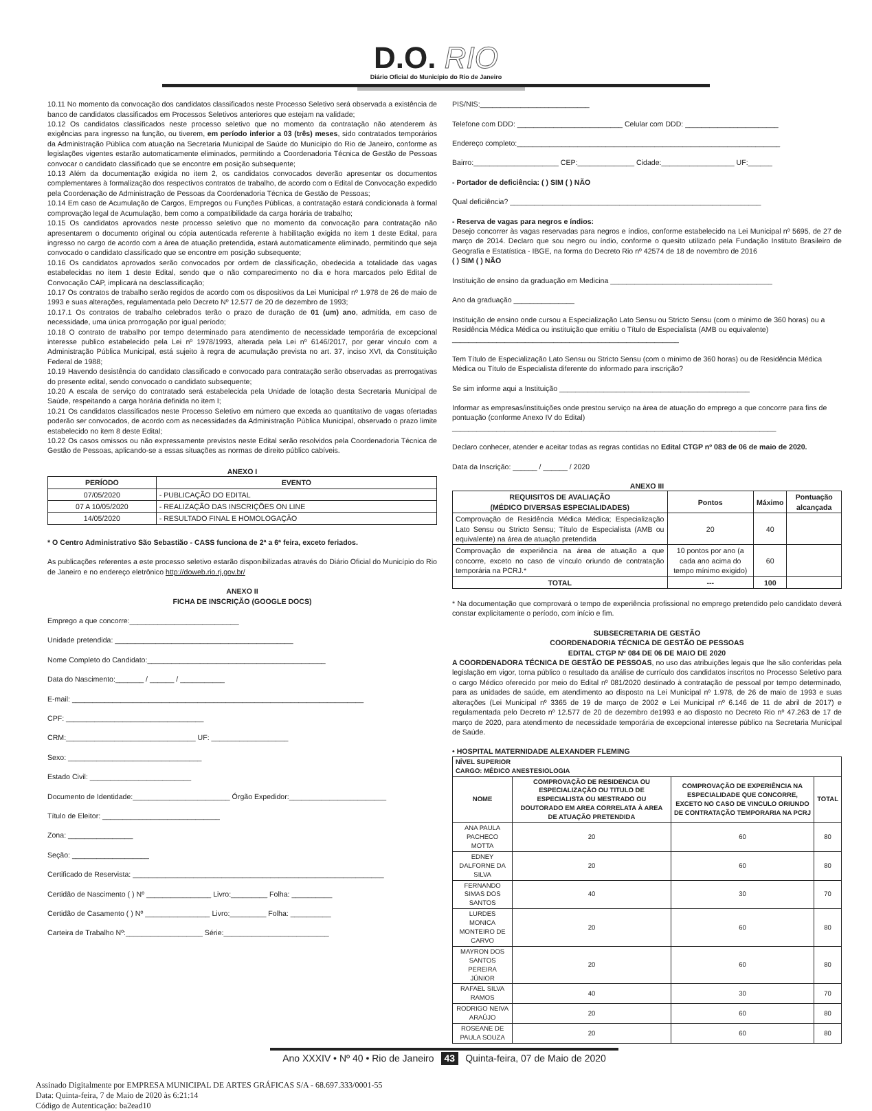D.O. RIO
Diário Oficial do Município do Rio de Janeiro
10.11 No momento da convocação dos candidatos classificados neste Processo Seletivo será observada a existência de banco de candidatos classificados em Processos Seletivos anteriores que estejam na validade;
10.12 Os candidatos classificados neste processo seletivo que no momento da contratação não atenderem às exigências para ingresso na função, ou tiverem, em período inferior a 03 (três) meses, sido contratados temporários da Administração Pública com atuação na Secretaria Municipal de Saúde do Município do Rio de Janeiro, conforme as legislações vigentes estarão automaticamente eliminados, permitindo a Coordenadoria Técnica de Gestão de Pessoas convocar o candidato classificado que se encontre em posição subsequente;
10.13 Além da documentação exigida no item 2, os candidatos convocados deverão apresentar os documentos complementares à formalização dos respectivos contratos de trabalho, de acordo com o Edital de Convocação expedido pela Coordenação de Administração de Pessoas da Coordenadoria Técnica de Gestão de Pessoas;
10.14 Em caso de Acumulação de Cargos, Empregos ou Funções Públicas, a contratação estará condicionada à formal comprovação legal de Acumulação, bem como a compatibilidade da carga horária de trabalho;
10.15 Os candidatos aprovados neste processo seletivo que no momento da convocação para contratação não apresentarem o documento original ou cópia autenticada referente à habilitação exigida no item 1 deste Edital, para ingresso no cargo de acordo com a área de atuação pretendida, estará automaticamente eliminado, permitindo que seja convocado o candidato classificado que se encontre em posição subsequente;
10.16 Os candidatos aprovados serão convocados por ordem de classificação, obedecida a totalidade das vagas estabelecidas no item 1 deste Edital, sendo que o não comparecimento no dia e hora marcados pelo Edital de Convocação CAP, implicará na desclassificação;
10.17 Os contratos de trabalho serão regidos de acordo com os dispositivos da Lei Municipal nº 1.978 de 26 de maio de 1993 e suas alterações, regulamentada pelo Decreto Nº 12.577 de 20 de dezembro de 1993;
10.17.1 Os contratos de trabalho celebrados terão o prazo de duração de 01 (um) ano, admitida, em caso de necessidade, uma única prorrogação por igual período;
10.18 O contrato de trabalho por tempo determinado para atendimento de necessidade temporária de excepcional interesse publico estabelecido pela Lei nº 1978/1993, alterada pela Lei nº 6146/2017, por gerar vinculo com a Administração Pública Municipal, está sujeito à regra de acumulação prevista no art. 37, inciso XVI, da Constituição Federal de 1988;
10.19 Havendo desistência do candidato classificado e convocado para contratação serão observadas as prerrogativas do presente edital, sendo convocado o candidato subsequente;
10.20 A escala de serviço do contratado será estabelecida pela Unidade de lotação desta Secretaria Municipal de Saúde, respeitando a carga horária definida no item I;
10.21 Os candidatos classificados neste Processo Seletivo em número que exceda ao quantitativo de vagas ofertadas poderão ser convocados, de acordo com as necessidades da Administração Pública Municipal, observado o prazo limite estabelecido no item 8 deste Edital;
10.22 Os casos omissos ou não expressamente previstos neste Edital serão resolvidos pela Coordenadoria Técnica de Gestão de Pessoas, aplicando-se a essas situações as normas de direito público cabíveis.
ANEXO I
| PERÍODO | EVENTO |
| --- | --- |
| 07/05/2020 | - PUBLICAÇÃO DO EDITAL |
| 07 A 10/05/2020 | - REALIZAÇÃO DAS INSCRIÇÕES ON LINE |
| 14/05/2020 | - RESULTADO FINAL E HOMOLOGAÇÃO |
* O Centro Administrativo São Sebastião - CASS funciona de 2ª a 6ª feira, exceto feriados.
As publicações referentes a este processo seletivo estarão disponibilizadas através do Diário Oficial do Município do Rio de Janeiro e no endereço eletrônico http://doweb.rio.rj.gov.br/
ANEXO II
FICHA DE INSCRIÇÃO (GOOGLE DOCS)
Emprego a que concorre:___________________________
Unidade pretendida: ____________________________________________
Nome Completo do Candidato:____________________________________________
Data do Nascimento:_______ / ______ / ___________
E-mail: ________________________________________________________________________
CPF: __________________________________
CRM:________________________________ UF: ___________________
Sexo: _________________________________
Estado Civil: _________________________
Documento de Identidade:________________________ Órgão Expedidor:________________________
Título de Eleitor: _____________________________
Zona: ________________
Seção: ___________________
Certificado de Reservista: ______________________________________________________________
Certidão de Nascimento ( ) Nº ________________ Livro:_________ Folha: __________
Certidão de Casamento ( ) Nº ________________ Livro:_________ Folha: __________
Carteira de Trabalho Nº:___________________ Série:__________________________
PIS/NIS:___________________________
Telefone com DDD: __________________________ Celular com DDD: _______________________
Endereço completo:_________________________________________________________________
Bairro:_____________________ CEP:______________ Cidade:__________________ UF:______
- Portador de deficiência: ( ) SIM ( ) NÃO
Qual deficiência? ______________________________________________________________
- Reserva de vagas para negros e índios:
Desejo concorrer às vagas reservadas para negros e índios, conforme estabelecido na Lei Municipal nº 5695, de 27 de março de 2014. Declaro que sou negro ou índio, conforme o quesito utilizado pela Fundação Instituto Brasileiro de Geografia e Estatística - IBGE, na forma do Decreto Rio nº 42574 de 18 de novembro de 2016
( ) SIM ( ) NÃO
Instituição de ensino da graduação em Medicina ________________________________________
Ano da graduação _______________
Instituição de ensino onde cursou a Especialização Lato Sensu ou Stricto Sensu (com o mínimo de 360 horas) ou a Residência Médica Médica ou instituição que emitiu o Título de Especialista (AMB ou equivalente) ________________________________________________________
Tem Título de Especialização Lato Sensu ou Stricto Sensu (com o mínimo de 360 horas) ou de Residência Médica Médica ou Título de Especialista diferente do informado para inscrição?
Se sim informe aqui a Instituição _______________________________________________
Informar as empresas/instituições onde prestou serviço na área de atuação do emprego a que concorre para fins de pontuação (conforme Anexo IV do Edital)
________________________________________________________________________________
Declaro conhecer, atender e aceitar todas as regras contidas no Edital CTGP nº 083 de 06 de maio de 2020.
Data da Inscrição: ______ / ______ / 2020
ANEXO III
| REQUISITOS DE AVALIAÇÃO (MÉDICO DIVERSAS ESPECIALIDADES) | Pontos | Máximo | Pontuação alcançada |
| --- | --- | --- | --- |
| Comprovação de Residência Médica Médica; Especialização Lato Sensu ou Stricto Sensu; Título de Especialista (AMB ou equivalente) na área de atuação pretendida | 20 | 40 | |
| Comprovação de experiência na área de atuação a que concorre, exceto no caso de vínculo oriundo de contratação temporária na PCRJ.* | 10 pontos por ano (a cada ano acima do tempo mínimo exigido) | 60 | |
| TOTAL | --- | 100 | |
* Na documentação que comprovará o tempo de experiência profissional no emprego pretendido pelo candidato deverá constar explicitamente o período, com início e fim.
SUBSECRETARIA DE GESTÃO
COORDENADORIA TÉCNICA DE GESTÃO DE PESSOAS
EDITAL CTGP Nº 084 DE 06 DE MAIO DE 2020
A COORDENADORA TÉCNICA DE GESTÃO DE PESSOAS, no uso das atribuições legais que lhe são conferidas pela legislação em vigor, torna público o resultado da análise de currículo dos candidatos inscritos no Processo Seletivo para o cargo Médico oferecido por meio do Edital nº 081/2020 destinado à contratação de pessoal por tempo determinado, para as unidades de saúde, em atendimento ao disposto na Lei Municipal nº 1.978, de 26 de maio de 1993 e suas alterações (Lei Municipal nº 3365 de 19 de março de 2002 e Lei Municipal nº 6.146 de 11 de abril de 2017) e regulamentada pelo Decreto nº 12.577 de 20 de dezembro de1993 e ao disposto no Decreto Rio nº 47.263 de 17 de março de 2020, para atendimento de necessidade temporária de excepcional interesse público na Secretaria Municipal de Saúde.
• HOSPITAL MATERNIDADE ALEXANDER FLEMING
| NÍVEL SUPERIOR CARGO: MÉDICO ANESTESIOLOGIA | | | |
| --- | --- | --- | --- |
| NOME | COMPROVAÇÃO DE RESIDENCIA OU ESPECIALIZAÇÃO OU TITULO DE ESPECIALISTA OU MESTRADO OU DOUTORADO EM AREA CORRELATA À AREA DE ATUAÇÃO PRETENDIDA | COMPROVAÇÃO DE EXPERIÊNCIA NA ESPECIALIDADE QUE CONCORRE, EXCETO NO CASO DE VINCULO ORIUNDO DE CONTRATAÇÃO TEMPORARIA NA PCRJ | TOTAL |
| ANA PAULA PACHECO MOTTA | 20 | 60 | 80 |
| EDNEY DALFORNE DA SILVA | 20 | 60 | 80 |
| FERNANDO SIMAS DOS SANTOS | 40 | 30 | 70 |
| LURDES MONICA MONTEIRO DE CARVO | 20 | 60 | 80 |
| MAYRON DOS SANTOS PEREIRA JÚNIOR | 20 | 60 | 80 |
| RAFAEL SILVA RAMOS | 40 | 30 | 70 |
| RODRIGO NEIVA ARAÚJO | 20 | 60 | 80 |
| ROSEANE DE PAULA SOUZA | 20 | 60 | 80 |
Ano XXXIV • Nº 40 • Rio de Janeiro 43 Quinta-feira, 07 de Maio de 2020
Assinado Digitalmente por EMPRESA MUNICIPAL DE ARTES GRÁFICAS S/A - 68.697.333/0001-55
Data: Quinta-feira, 7 de Maio de 2020 às 6:21:14
Código de Autenticação: ba2ead10